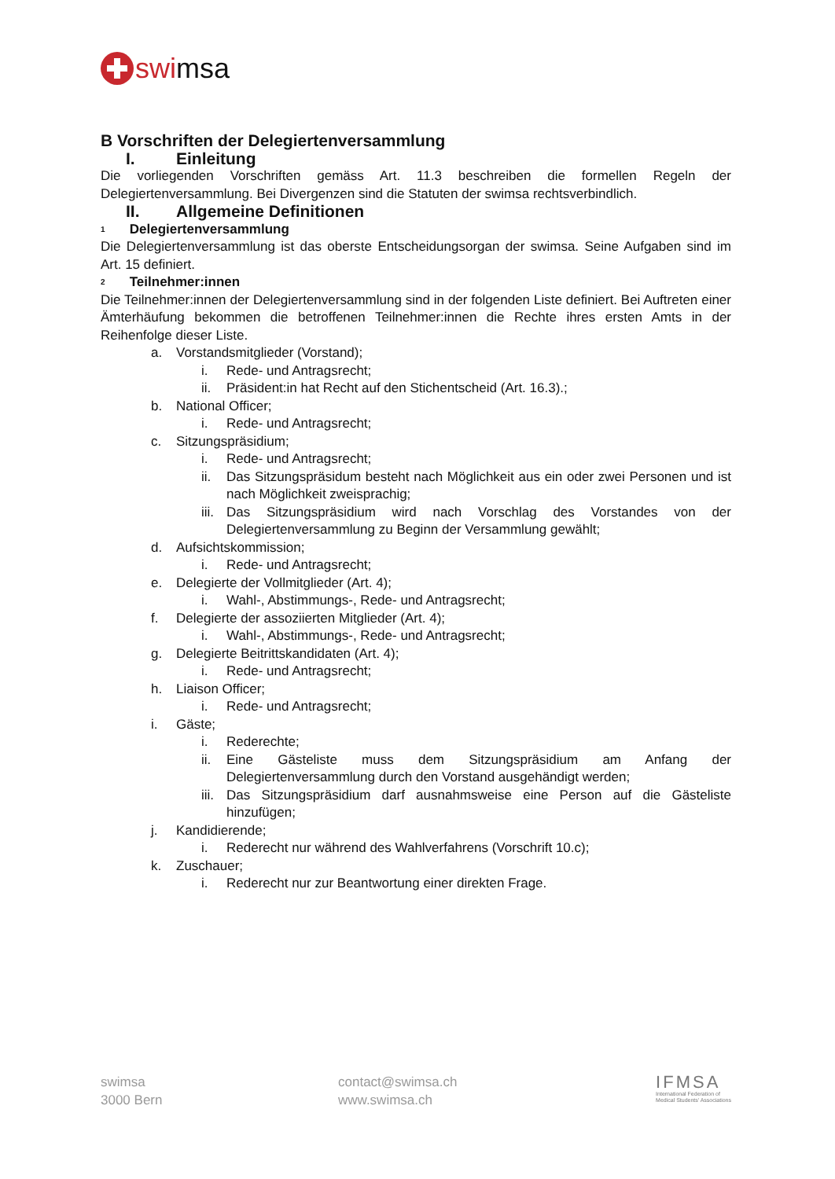swimsa
B Vorschriften der Delegiertenversammlung
I. Einleitung
Die vorliegenden Vorschriften gemäss Art. 11.3 beschreiben die formellen Regeln der Delegiertenversammlung. Bei Divergenzen sind die Statuten der swimsa rechtsverbindlich.
II. Allgemeine Definitionen
<sup>1</sup> Delegiertenversammlung
Die Delegiertenversammlung ist das oberste Entscheidungsorgan der swimsa. Seine Aufgaben sind im Art. 15 definiert.
<sup>2</sup> Teilnehmer:innen
Die Teilnehmer:innen der Delegiertenversammlung sind in der folgenden Liste definiert. Bei Auftreten einer Ämterhäufung bekommen die betroffenen Teilnehmer:innen die Rechte ihres ersten Amts in der Reihenfolge dieser Liste.
a. Vorstandsmitglieder (Vorstand);
i. Rede- und Antragsrecht;
ii. Präsident:in hat Recht auf den Stichentscheid (Art. 16.3).;
b. National Officer;
i. Rede- und Antragsrecht;
c. Sitzungspräsidium;
i. Rede- und Antragsrecht;
ii. Das Sitzungspräsidum besteht nach Möglichkeit aus ein oder zwei Personen und ist nach Möglichkeit zweisprachig;
iii. Das Sitzungspräsidium wird nach Vorschlag des Vorstandes von der Delegiertenversammlung zu Beginn der Versammlung gewählt;
d. Aufsichtskommission;
i. Rede- und Antragsrecht;
e. Delegierte der Vollmitglieder (Art. 4);
i. Wahl-, Abstimmungs-, Rede- und Antragsrecht;
f. Delegierte der assoziierten Mitglieder (Art. 4);
i. Wahl-, Abstimmungs-, Rede- und Antragsrecht;
g. Delegierte Beitrittskandidaten (Art. 4);
i. Rede- und Antragsrecht;
h. Liaison Officer;
i. Rede- und Antragsrecht;
i. Gäste;
i. Rederechte;
ii. Eine Gästeliste muss dem Sitzungspräsidium am Anfang der Delegiertenversammlung durch den Vorstand ausgehändigt werden;
iii. Das Sitzungspräsidium darf ausnahmsweise eine Person auf die Gästeliste hinzufügen;
j. Kandidierende;
i. Rederecht nur während des Wahlverfahrens (Vorschrift 10.c);
k. Zuschauer;
i. Rederecht nur zur Beantwortung einer direkten Frage.
swimsa
3000 Bern
contact@swimsa.ch
www.swimsa.ch
IFMSA
International Federation of
Medical Students' Associations